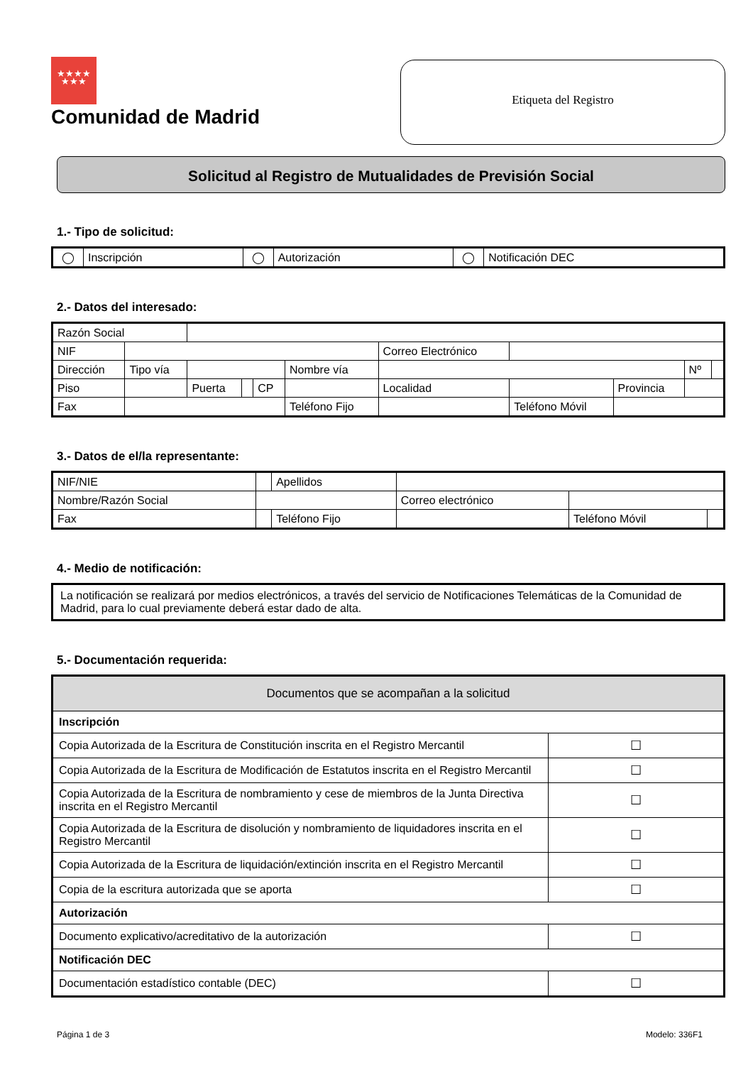★★★★
★★★
Comunidad de Madrid
Etiqueta del Registro
Solicitud al Registro de Mutualidades de Previsión Social
1.- Tipo de solicitud:
| ◯ | Inscripción | ◯ | Autorización | ◯ | Notificación DEC |
2.- Datos del interesado:
| Razón Social | | | | | | | | | | | |
| NIF | | | | | | Correo Electrónico | | | | | |
| Dirección | Tipo vía | | | | Nombre vía | | | | | Nº | |
| Piso | | Puerta | | CP | | Localidad | | | Provincia | | |
| Fax | | | | | Teléfono Fijo | | | Teléfono Móvil | | | |
3.- Datos de el/la representante:
| NIF/NIE | | Apellidos | | | |
| Nombre/Razón Social | | | Correo electrónico | | |
| Fax | | Teléfono Fijo | | Teléfono Móvil | |
4.- Medio de notificación:
| La notificación se realizará por medios electrónicos, a través del servicio de Notificaciones Telemáticas de la Comunidad de Madrid, para lo cual previamente deberá estar dado de alta. |
5.- Documentación requerida:
| Documentos que se acompañan a la solicitud | |
| --- | --- |
| Inscripción | |
| Copia Autorizada de la Escritura de Constitución inscrita en el Registro Mercantil | ☐ |
| Copia Autorizada de la Escritura de Modificación de Estatutos inscrita en el Registro Mercantil | ☐ |
| Copia Autorizada de la Escritura de nombramiento y cese de miembros de la Junta Directiva inscrita en el Registro Mercantil | ☐ |
| Copia Autorizada de la Escritura de disolución y nombramiento de liquidadores inscrita en el Registro Mercantil | ☐ |
| Copia Autorizada de la Escritura de liquidación/extinción inscrita en el Registro Mercantil | ☐ |
| Copia de la escritura autorizada que se aporta | ☐ |
| Autorización | |
| Documento explicativo/acreditativo de la autorización | ☐ |
| Notificación DEC | |
| Documentación estadístico contable (DEC) | ☐ |
Página 1 de 3 Modelo: 336F1